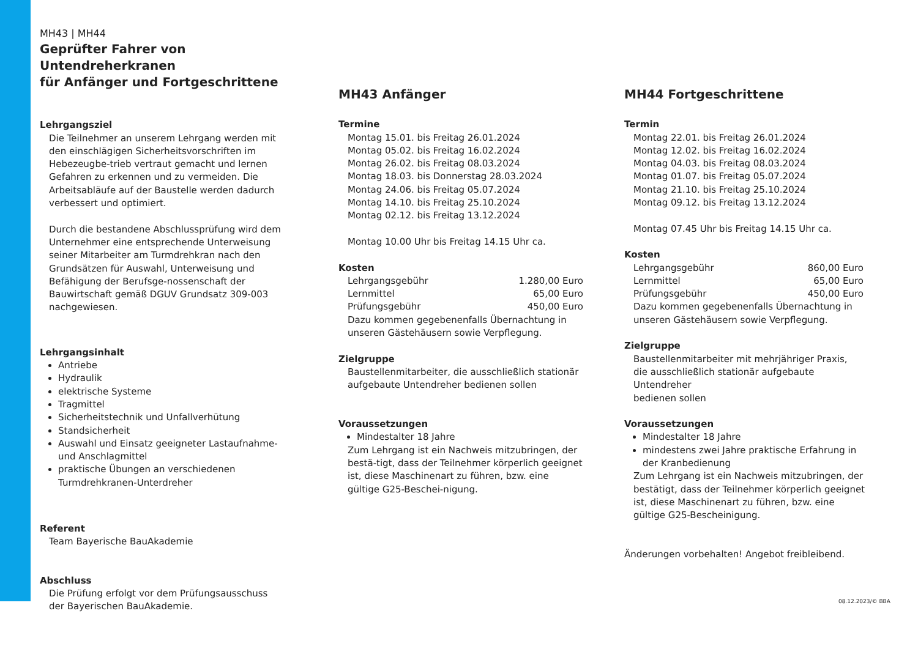MH43 | MH44
Geprüfter Fahrer von Untendreherkranen
für Anfänger und Fortgeschrittene
Lehrgangsziel
Die Teilnehmer an unserem Lehrgang werden mit den einschlägigen Sicherheitsvorschriften im Hebezeugbe-trieb vertraut gemacht und lernen Gefahren zu erkennen und zu vermeiden. Die Arbeitsabläufe auf der Baustelle werden dadurch verbessert und optimiert.
Durch die bestandene Abschlussprüfung wird dem Unternehmer eine entsprechende Unterweisung seiner Mitarbeiter am Turmdrehkran nach den Grundsätzen für Auswahl, Unterweisung und Befähigung der Berufsge-nossenschaft der Bauwirtschaft gemäß DGUV Grundsatz 309-003 nachgewiesen.
Lehrgangsinhalt
Antriebe
Hydraulik
elektrische Systeme
Tragmittel
Sicherheitstechnik und Unfallverhütung
Standsicherheit
Auswahl und Einsatz geeigneter Lastaufnahme- und Anschlagmittel
praktische Übungen an verschiedenen Turmdrehkranen-Unterdreher
Referent
Team Bayerische BauAkademie
Abschluss
Die Prüfung erfolgt vor dem Prüfungsausschuss
der Bayerischen BauAkademie.
MH43 Anfänger
Termine
Montag 15.01. bis Freitag 26.01.2024
Montag 05.02. bis Freitag 16.02.2024
Montag 26.02. bis Freitag 08.03.2024
Montag 18.03. bis Donnerstag 28.03.2024
Montag 24.06. bis Freitag 05.07.2024
Montag 14.10. bis Freitag 25.10.2024
Montag 02.12. bis Freitag 13.12.2024
Montag 10.00 Uhr bis Freitag 14.15 Uhr ca.
Kosten
Lehrgangsgebühr 1.280,00 Euro
Lernmittel 65,00 Euro
Prüfungsgebühr 450,00 Euro
Dazu kommen gegebenenfalls Übernachtung in unseren Gästehäusern sowie Verpflegung.
Zielgruppe
Baustellenmitarbeiter, die ausschließlich stationär aufgebaute Untendreher bedienen sollen
Voraussetzungen
Mindestalter 18 Jahre
Zum Lehrgang ist ein Nachweis mitzubringen, der bestä-tigt, dass der Teilnehmer körperlich geeignet ist, diese Maschinenart zu führen, bzw. eine gültige G25-Beschei-nigung.
MH44 Fortgeschrittene
Termin
Montag 22.01. bis Freitag 26.01.2024
Montag 12.02. bis Freitag 16.02.2024
Montag 04.03. bis Freitag 08.03.2024
Montag 01.07. bis Freitag 05.07.2024
Montag 21.10. bis Freitag 25.10.2024
Montag 09.12. bis Freitag 13.12.2024
Montag 07.45 Uhr bis Freitag 14.15 Uhr ca.
Kosten
Lehrgangsgebühr 860,00 Euro
Lernmittel 65,00 Euro
Prüfungsgebühr 450,00 Euro
Dazu kommen gegebenenfalls Übernachtung in unseren Gästehäusern sowie Verpflegung.
Zielgruppe
Baustellenmitarbeiter mit mehrjähriger Praxis,
die ausschließlich stationär aufgebaute Untendreher
bedienen sollen
Voraussetzungen
Mindestalter 18 Jahre
mindestens zwei Jahre praktische Erfahrung in der Kranbedienung
Zum Lehrgang ist ein Nachweis mitzubringen, der bestätigt, dass der Teilnehmer körperlich geeignet ist, diese Maschinenart zu führen, bzw. eine gültige G25-Bescheinigung.
Änderungen vorbehalten! Angebot freibleibend.
08.12.2023/© BBA